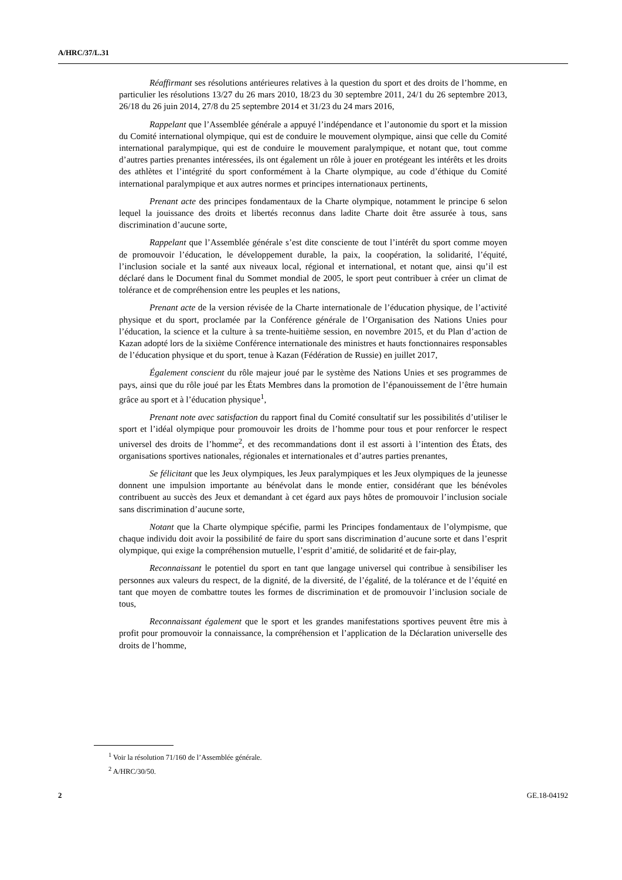A/HRC/37/L.31
Réaffirmant ses résolutions antérieures relatives à la question du sport et des droits de l’homme, en particulier les résolutions 13/27 du 26 mars 2010, 18/23 du 30 septembre 2011, 24/1 du 26 septembre 2013, 26/18 du 26 juin 2014, 27/8 du 25 septembre 2014 et 31/23 du 24 mars 2016,
Rappelant que l’Assemblée générale a appuyé l’indépendance et l’autonomie du sport et la mission du Comité international olympique, qui est de conduire le mouvement olympique, ainsi que celle du Comité international paralympique, qui est de conduire le mouvement paralympique, et notant que, tout comme d’autres parties prenantes intéressées, ils ont également un rôle à jouer en protégeant les intérêts et les droits des athlètes et l’intégrité du sport conformément à la Charte olympique, au code d’éthique du Comité international paralympique et aux autres normes et principes internationaux pertinents,
Prenant acte des principes fondamentaux de la Charte olympique, notamment le principe 6 selon lequel la jouissance des droits et libertés reconnus dans ladite Charte doit être assurée à tous, sans discrimination d’aucune sorte,
Rappelant que l’Assemblée générale s’est dite consciente de tout l’intérêt du sport comme moyen de promouvoir l’éducation, le développement durable, la paix, la coopération, la solidarité, l’équité, l’inclusion sociale et la santé aux niveaux local, régional et international, et notant que, ainsi qu’il est déclaré dans le Document final du Sommet mondial de 2005, le sport peut contribuer à créer un climat de tolérance et de compréhension entre les peuples et les nations,
Prenant acte de la version révisée de la Charte internationale de l’éducation physique, de l’activité physique et du sport, proclamée par la Conférence générale de l’Organisation des Nations Unies pour l’éducation, la science et la culture à sa trente-huitième session, en novembre 2015, et du Plan d’action de Kazan adopté lors de la sixième Conférence internationale des ministres et hauts fonctionnaires responsables de l’éducation physique et du sport, tenue à Kazan (Fédération de Russie) en juillet 2017,
Également conscient du rôle majeur joué par le système des Nations Unies et ses programmes de pays, ainsi que du rôle joué par les États Membres dans la promotion de l’épanouissement de l’être humain grâce au sport et à l’éducation physique<sup>1</sup>,
Prenant note avec satisfaction du rapport final du Comité consultatif sur les possibilités d’utiliser le sport et l’idéal olympique pour promouvoir les droits de l’homme pour tous et pour renforcer le respect universel des droits de l’homme<sup>2</sup>, et des recommandations dont il est assorti à l’intention des États, des organisations sportives nationales, régionales et internationales et d’autres parties prenantes,
Se félicitant que les Jeux olympiques, les Jeux paralympiques et les Jeux olympiques de la jeunesse donnent une impulsion importante au bénévolat dans le monde entier, considérant que les bénévoles contribuent au succès des Jeux et demandant à cet égard aux pays hôtes de promouvoir l’inclusion sociale sans discrimination d’aucune sorte,
Notant que la Charte olympique spécifie, parmi les Principes fondamentaux de l’olympisme, que chaque individu doit avoir la possibilité de faire du sport sans discrimination d’aucune sorte et dans l’esprit olympique, qui exige la compréhension mutuelle, l’esprit d’amitié, de solidarité et de fair-play,
Reconnaissant le potentiel du sport en tant que langage universel qui contribue à sensibiliser les personnes aux valeurs du respect, de la dignité, de la diversité, de l’égalité, de la tolérance et de l’équité en tant que moyen de combattre toutes les formes de discrimination et de promouvoir l’inclusion sociale de tous,
Reconnaissant également que le sport et les grandes manifestations sportives peuvent être mis à profit pour promouvoir la connaissance, la compréhension et l’application de la Déclaration universelle des droits de l’homme,
<sup>1</sup> Voir la résolution 71/160 de l’Assemblée générale.
<sup>2</sup> A/HRC/30/50.
2 GE.18-04192